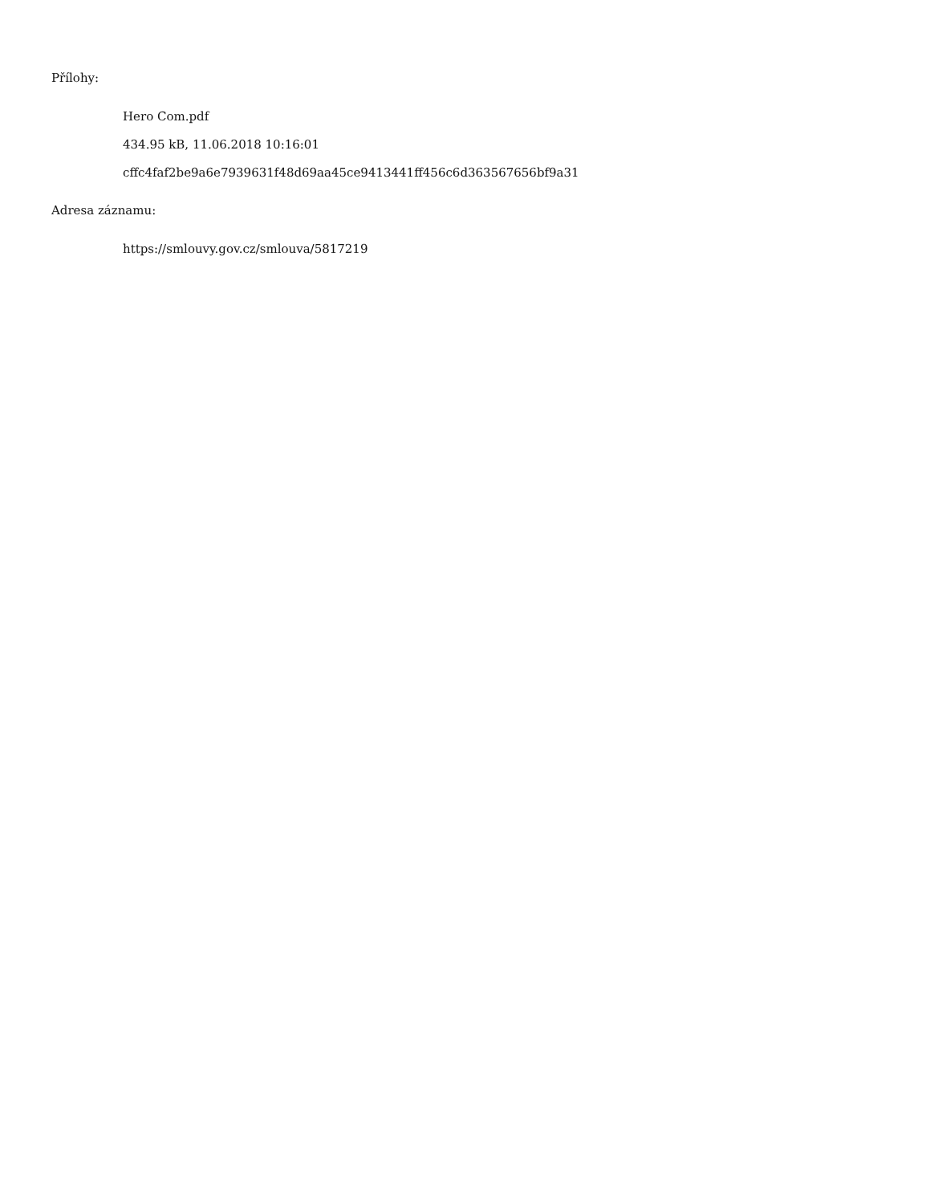Přílohy:
Hero Com.pdf
434.95 kB, 11.06.2018 10:16:01
cffc4faf2be9a6e7939631f48d69aa45ce9413441ff456c6d363567656bf9a31
Adresa záznamu:
https://smlouvy.gov.cz/smlouva/5817219